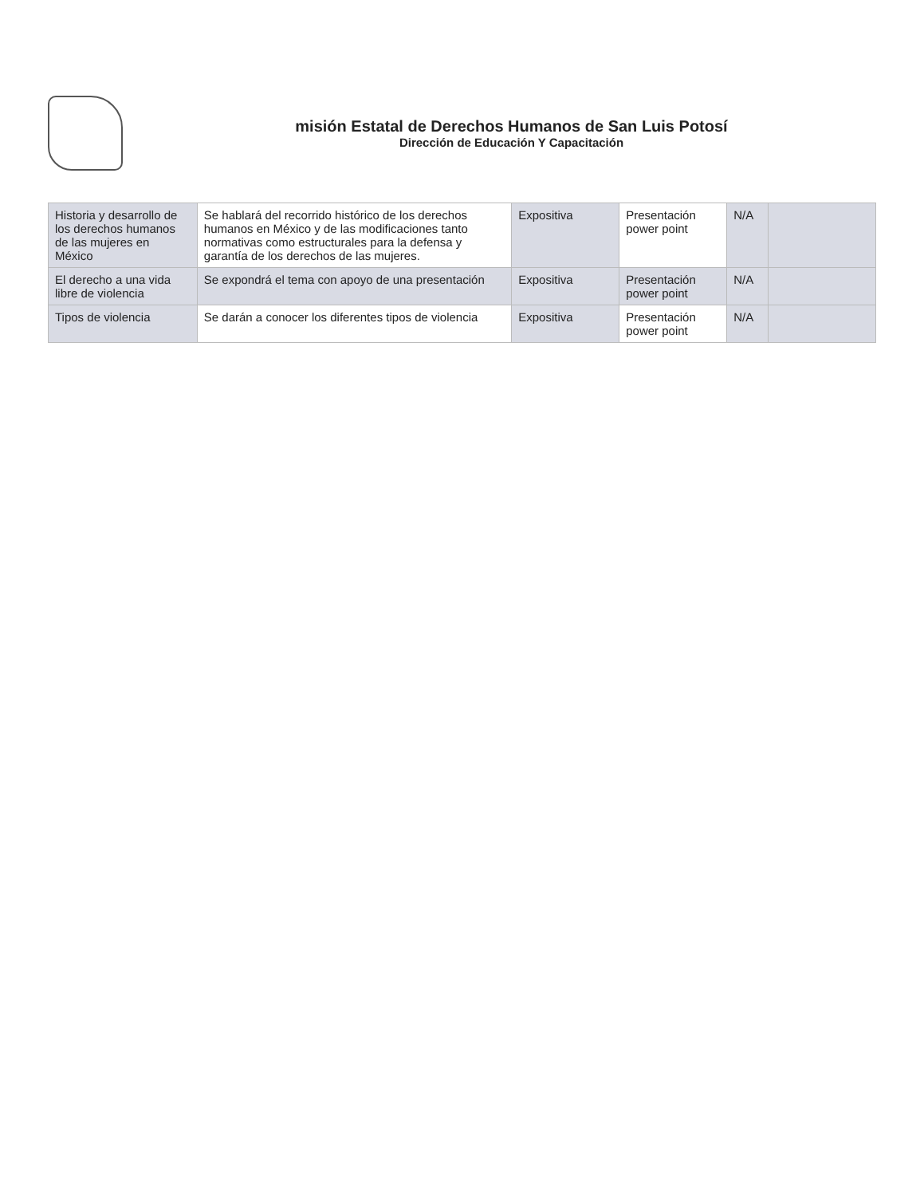misión Estatal de Derechos Humanos de San Luis Potosí
Dirección de Educación Y Capacitación
| Historia y desarrollo de los derechos humanos de las mujeres en México | Se hablará del recorrido histórico de los derechos humanos en México y de las modificaciones tanto normativas como estructurales para la defensa y garantía de los derechos de las mujeres. | Expositiva | Presentación power point | N/A | |
| El derecho a una vida libre de violencia | Se expondrá el tema con apoyo de una presentación | Expositiva | Presentación power point | N/A | |
| Tipos de violencia | Se darán a conocer los diferentes tipos de violencia | Expositiva | Presentación power point | N/A | |